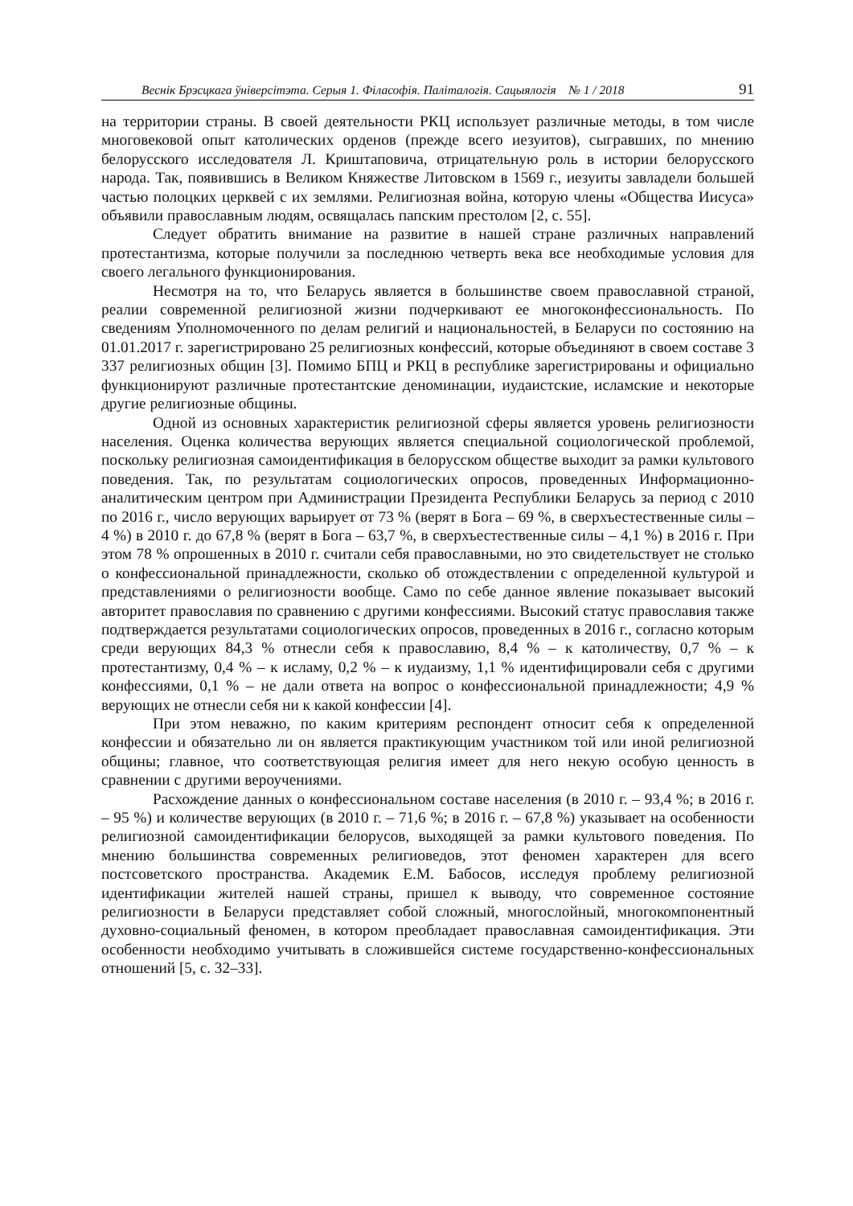Веснік Брэсцкага ўніверсітэта. Серыя 1. Філасофія. Паліталогія. Сацыялогія № 1 / 2018 91
на территории страны. В своей деятельности РКЦ использует различные методы, в том числе многовековой опыт католических орденов (прежде всего иезуитов), сыгравших, по мнению белорусского исследователя Л. Криштаповича, отрицательную роль в истории белорусского народа. Так, появившись в Великом Княжестве Литовском в 1569 г., иезуиты завладели большей частью полоцких церквей с их землями. Религиозная война, которую члены «Общества Иисуса» объявили православным людям, освящалась папским престолом [2, с. 55].
Следует обратить внимание на развитие в нашей стране различных направлений протестантизма, которые получили за последнюю четверть века все необходимые условия для своего легального функционирования.
Несмотря на то, что Беларусь является в большинстве своем православной страной, реалии современной религиозной жизни подчеркивают ее многоконфессиональность. По сведениям Уполномоченного по делам религий и национальностей, в Беларуси по состоянию на 01.01.2017 г. зарегистрировано 25 религиозных конфессий, которые объединяют в своем составе 3 337 религиозных общин [3]. Помимо БПЦ и РКЦ в республике зарегистрированы и официально функционируют различные протестантские деноминации, иудаистские, исламские и некоторые другие религиозные общины.
Одной из основных характеристик религиозной сферы является уровень религиозности населения. Оценка количества верующих является специальной социологической проблемой, поскольку религиозная самоидентификация в белорусском обществе выходит за рамки культового поведения. Так, по результатам социологических опросов, проведенных Информационно-аналитическим центром при Администрации Президента Республики Беларусь за период с 2010 по 2016 г., число верующих варьирует от 73 % (верят в Бога – 69 %, в сверхъестественные силы – 4 %) в 2010 г. до 67,8 % (верят в Бога – 63,7 %, в сверхъестественные силы – 4,1 %) в 2016 г. При этом 78 % опрошенных в 2010 г. считали себя православными, но это свидетельствует не столько о конфессиональной принадлежности, сколько об отождествлении с определенной культурой и представлениями о религиозности вообще. Само по себе данное явление показывает высокий авторитет православия по сравнению с другими конфессиями. Высокий статус православия также подтверждается результатами социологических опросов, проведенных в 2016 г., согласно которым среди верующих 84,3 % отнесли себя к православию, 8,4 % – к католичеству, 0,7 % – к протестантизму, 0,4 % – к исламу, 0,2 % – к иудаизму, 1,1 % идентифицировали себя с другими конфессиями, 0,1 % – не дали ответа на вопрос о конфессиональной принадлежности; 4,9 % верующих не отнесли себя ни к какой конфессии [4].
При этом неважно, по каким критериям респондент относит себя к определенной конфессии и обязательно ли он является практикующим участником той или иной религиозной общины; главное, что соответствующая религия имеет для него некую особую ценность в сравнении с другими вероучениями.
Расхождение данных о конфессиональном составе населения (в 2010 г. – 93,4 %; в 2016 г. – 95 %) и количестве верующих (в 2010 г. – 71,6 %; в 2016 г. – 67,8 %) указывает на особенности религиозной самоидентификации белорусов, выходящей за рамки культового поведения. По мнению большинства современных религиоведов, этот феномен характерен для всего постсоветского пространства. Академик Е.М. Бабосов, исследуя проблему религиозной идентификации жителей нашей страны, пришел к выводу, что современное состояние религиозности в Беларуси представляет собой сложный, многослойный, многокомпонентный духовно-социальный феномен, в котором преобладает православная самоидентификация. Эти особенности необходимо учитывать в сложившейся системе государственно-конфессиональных отношений [5, с. 32–33].